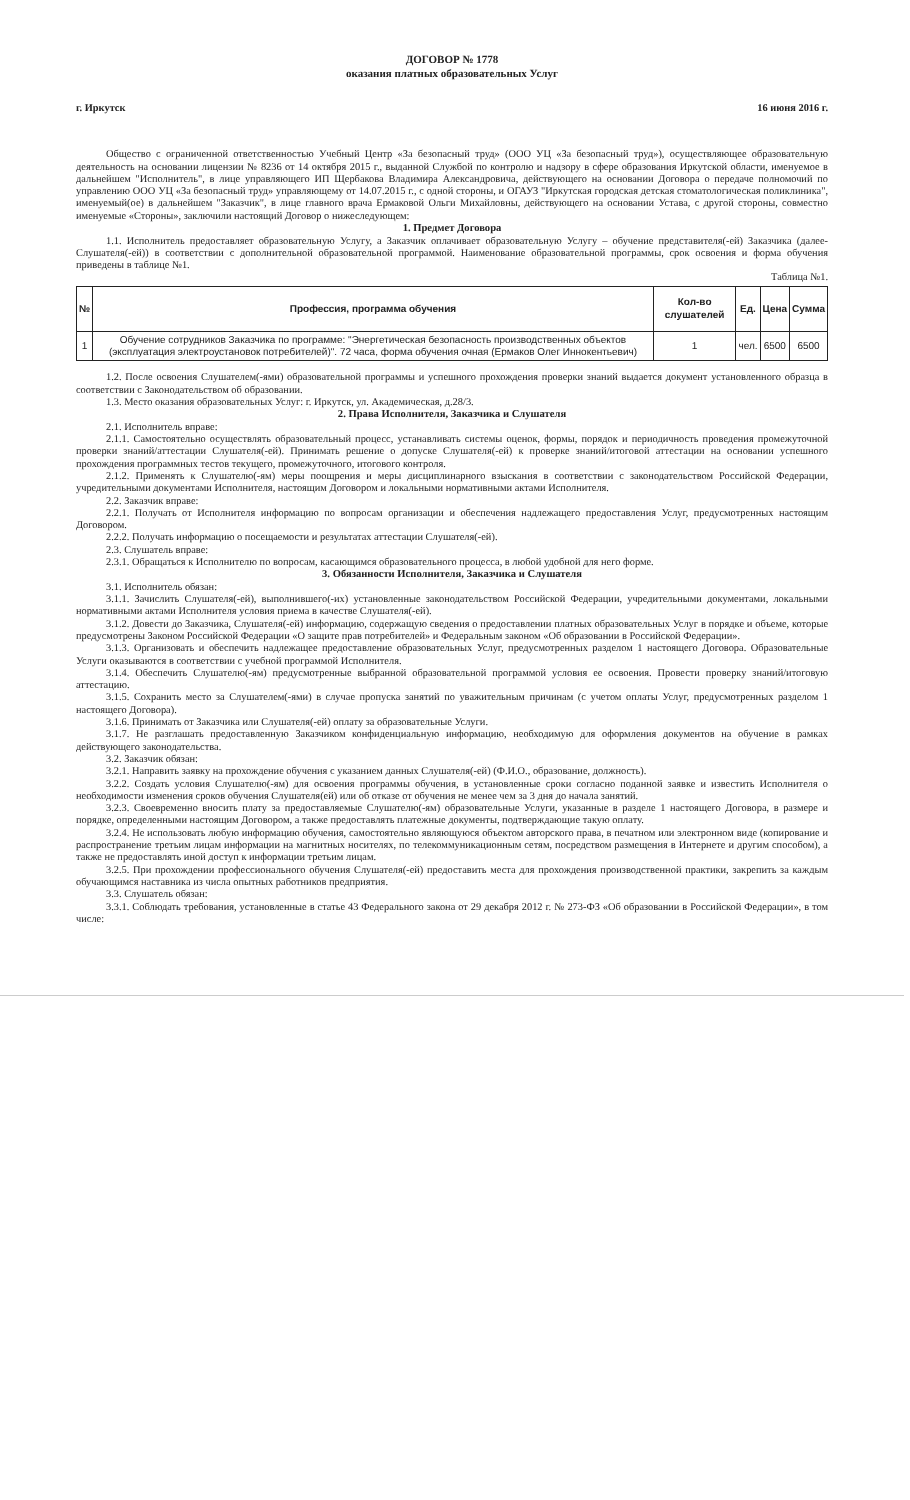ДОГОВОР № 1778
оказания платных образовательных Услуг
г. Иркутск 16 июня 2016 г.
Общество с ограниченной ответственностью Учебный Центр «За безопасный труд» (ООО УЦ «За безопасный труд»), осуществляющее образовательную деятельность на основании лицензии № 8236 от 14 октября 2015 г., выданной Службой по контролю и надзору в сфере образования Иркутской области, именуемое в дальнейшем "Исполнитель", в лице управляющего ИП Щербакова Владимира Александровича, действующего на основании Договора о передаче полномочий по управлению ООО УЦ «За безопасный труд» управляющему от 14.07.2015 г., с одной стороны, и ОГАУЗ "Иркутская городская детская стоматологическая поликлиника", именуемый(ое) в дальнейшем "Заказчик", в лице главного врача Ермаковой Ольги Михайловны, действующего на основании Устава, с другой стороны, совместно именуемые «Стороны», заключили настоящий Договор о нижеследующем:
1. Предмет Договора
1.1. Исполнитель предоставляет образовательную Услугу, а Заказчик оплачивает образовательную Услугу – обучение представителя(-ей) Заказчика (далее-Слушателя(-ей)) в соответствии с дополнительной образовательной программой. Наименование образовательной программы, срок освоения и форма обучения приведены в таблице №1.
Таблица №1.
| № | Профессия, программа обучения | Кол-во слушателей | Ед. | Цена | Сумма |
| --- | --- | --- | --- | --- | --- |
| 1 | Обучение сотрудников Заказчика по программе: "Энергетическая безопасность производственных объектов (эксплуатация электроустановок потребителей)". 72 часа, форма обучения очная (Ермаков Олег Иннокентьевич) | 1 | чел. | 6500 | 6500 |
1.2. После освоения Слушателем(-ями) образовательной программы и успешного прохождения проверки знаний выдается документ установленного образца в соответствии с Законодательством об образовании.
1.3. Место оказания образовательных Услуг: г. Иркутск, ул. Академическая, д.28/3.
2. Права Исполнителя, Заказчика и Слушателя
2.1. Исполнитель вправе:
2.1.1. Самостоятельно осуществлять образовательный процесс, устанавливать системы оценок, формы, порядок и периодичность проведения промежуточной проверки знаний/аттестации Слушателя(-ей). Принимать решение о допуске Слушателя(-ей) к проверке знаний/итоговой аттестации на основании успешного прохождения программных тестов текущего, промежуточного, итогового контроля.
2.1.2. Применять к Слушателю(-ям) меры поощрения и меры дисциплинарного взыскания в соответствии с законодательством Российской Федерации, учредительными документами Исполнителя, настоящим Договором и локальными нормативными актами Исполнителя.
2.2. Заказчик вправе:
2.2.1. Получать от Исполнителя информацию по вопросам организации и обеспечения надлежащего предоставления Услуг, предусмотренных настоящим Договором.
2.2.2. Получать информацию о посещаемости и результатах аттестации Слушателя(-ей).
2.3. Слушатель вправе:
2.3.1. Обращаться к Исполнителю по вопросам, касающимся образовательного процесса, в любой удобной для него форме.
3. Обязанности Исполнителя, Заказчика и Слушателя
3.1. Исполнитель обязан:
3.1.1. Зачислить Слушателя(-ей), выполнившего(-их) установленные законодательством Российской Федерации, учредительными документами, локальными нормативными актами Исполнителя условия приема в качестве Слушателя(-ей).
3.1.2. Довести до Заказчика, Слушателя(-ей) информацию, содержащую сведения о предоставлении платных образовательных Услуг в порядке и объеме, которые предусмотрены Законом Российской Федерации «О защите прав потребителей» и Федеральным законом «Об образовании в Российской Федерации».
3.1.3. Организовать и обеспечить надлежащее предоставление образовательных Услуг, предусмотренных разделом 1 настоящего Договора. Образовательные Услуги оказываются в соответствии с учебной программой Исполнителя.
3.1.4. Обеспечить Слушателю(-ям) предусмотренные выбранной образовательной программой условия ее освоения. Провести проверку знаний/итоговую аттестацию.
3.1.5. Сохранить место за Слушателем(-ями) в случае пропуска занятий по уважительным причинам (с учетом оплаты Услуг, предусмотренных разделом 1 настоящего Договора).
3.1.6. Принимать от Заказчика или Слушателя(-ей) оплату за образовательные Услуги.
3.1.7. Не разглашать предоставленную Заказчиком конфиденциальную информацию, необходимую для оформления документов на обучение в рамках действующего законодательства.
3.2. Заказчик обязан:
3.2.1. Направить заявку на прохождение обучения с указанием данных Слушателя(-ей) (Ф.И.О., образование, должность).
3.2.2. Создать условия Слушателю(-ям) для освоения программы обучения, в установленные сроки согласно поданной заявке и известить Исполнителя о необходимости изменения сроков обучения Слушателя(ей) или об отказе от обучения не менее чем за 3 дня до начала занятий.
3.2.3. Своевременно вносить плату за предоставляемые Слушателю(-ям) образовательные Услуги, указанные в разделе 1 настоящего Договора, в размере и порядке, определенными настоящим Договором, а также предоставлять платежные документы, подтверждающие такую оплату.
3.2.4. Не использовать любую информацию обучения, самостоятельно являющуюся объектом авторского права, в печатном или электронном виде (копирование и распространение третьим лицам информации на магнитных носителях, по телекоммуникационным сетям, посредством размещения в Интернете и другим способом), а также не предоставлять иной доступ к информации третьим лицам.
3.2.5. При прохождении профессионального обучения Слушателя(-ей) предоставить места для прохождения производственной практики, закрепить за каждым обучающимся наставника из числа опытных работников предприятия.
3.3. Слушатель обязан:
3.3.1. Соблюдать требования, установленные в статье 43 Федерального закона от 29 декабря 2012 г. № 273-ФЗ «Об образовании в Российской Федерации», в том числе: